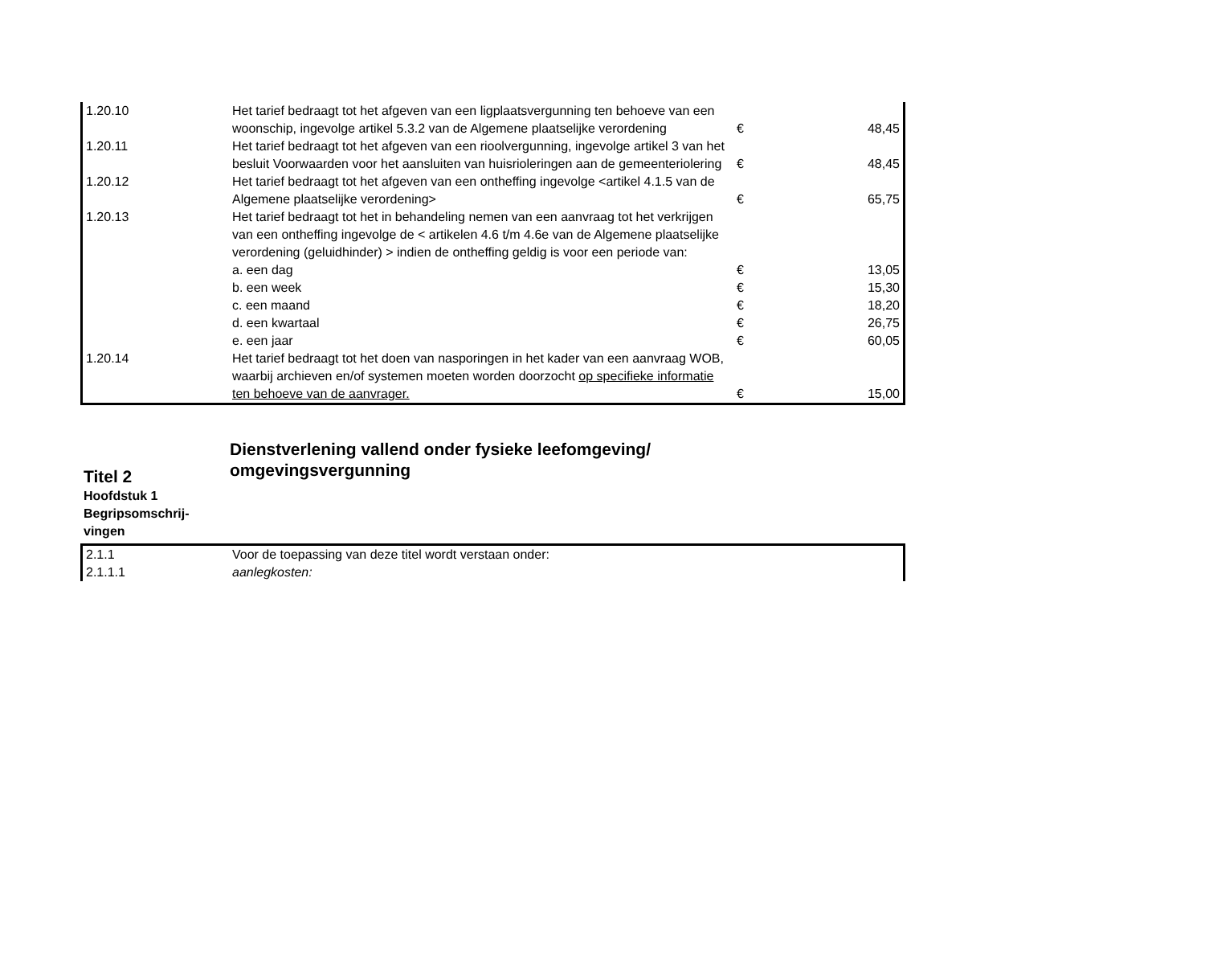| 1.20.10 | Het tarief bedraagt tot het afgeven van een ligplaatsvergunning ten behoeve van een woonschip, ingevolge artikel 5.3.2 van de Algemene plaatselijke verordening | € | 48,45 |
| 1.20.11 | Het tarief bedraagt tot het afgeven van een rioolvergunning, ingevolge artikel 3 van het besluit Voorwaarden voor het aansluiten van huisrioleringen aan de gemeenteriolering | € | 48,45 |
| 1.20.12 | Het tarief bedraagt tot het afgeven van een ontheffing ingevolge <artikel 4.1.5 van de Algemene plaatselijke verordening> | € | 65,75 |
| 1.20.13 | Het tarief bedraagt tot het in behandeling nemen van een aanvraag tot het verkrijgen van een ontheffing ingevolge de < artikelen 4.6 t/m 4.6e van de Algemene plaatselijke verordening (geluidhinder) > indien de ontheffing geldig is voor een periode van: | | |
| | a. een dag | € | 13,05 |
| | b. een week | € | 15,30 |
| | c. een maand | € | 18,20 |
| | d. een kwartaal | € | 26,75 |
| | e. een jaar | € | 60,05 |
| 1.20.14 | Het tarief bedraagt tot het doen van nasporingen in het kader van een aanvraag WOB, waarbij archieven en/of systemen moeten worden doorzocht op specifieke informatie ten behoeve van de aanvrager. | € | 15,00 |
Titel 2
Hoofdstuk 1
Begripsomschrij-
vingen
Dienstverlening vallend onder fysieke leefomgeving/
omgevingsvergunning
| 2.1.1 | Voor de toepassing van deze titel wordt verstaan onder: |
| 2.1.1.1 | aanlegkosten: |